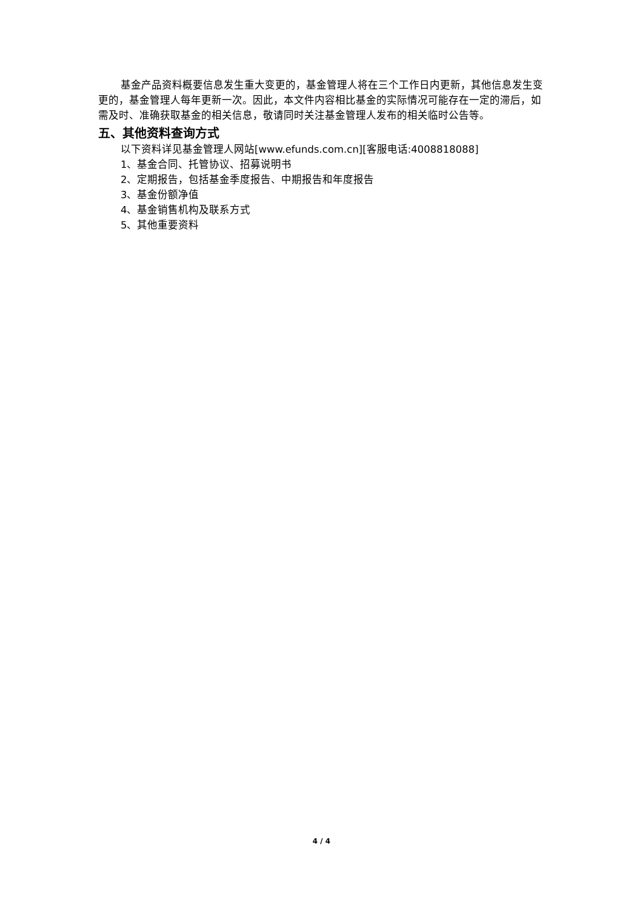基金产品资料概要信息发生重大变更的，基金管理人将在三个工作日内更新，其他信息发生变更的，基金管理人每年更新一次。因此，本文件内容相比基金的实际情况可能存在一定的滞后，如需及时、准确获取基金的相关信息，敬请同时关注基金管理人发布的相关临时公告等。
五、其他资料查询方式
以下资料详见基金管理人网站[www.efunds.com.cn][客服电话:4008818088]
1、基金合同、托管协议、招募说明书
2、定期报告，包括基金季度报告、中期报告和年度报告
3、基金份额净值
4、基金销售机构及联系方式
5、其他重要资料
4 / 4